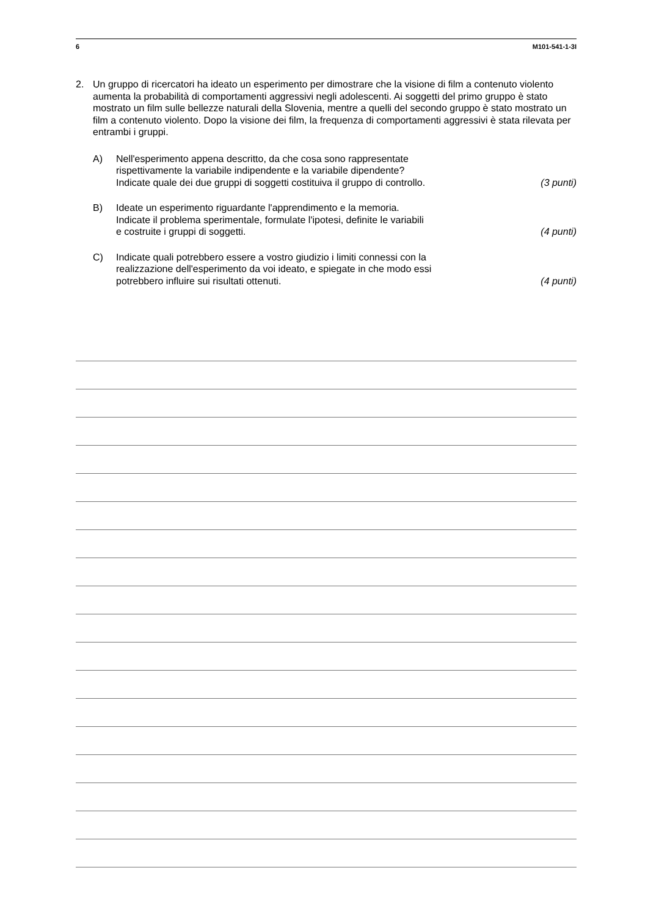6 M101-541-1-3I
2. Un gruppo di ricercatori ha ideato un esperimento per dimostrare che la visione di film a contenuto violento aumenta la probabilità di comportamenti aggressivi negli adolescenti. Ai soggetti del primo gruppo è stato mostrato un film sulle bellezze naturali della Slovenia, mentre a quelli del secondo gruppo è stato mostrato un film a contenuto violento. Dopo la visione dei film, la frequenza di comportamenti aggressivi è stata rilevata per entrambi i gruppi.
A) Nell'esperimento appena descritto, da che cosa sono rappresentate
rispettivamente la variabile indipendente e la variabile dipendente?
Indicate quale dei due gruppi di soggetti costituiva il gruppo di controllo.
(3 punti)
B) Ideate un esperimento riguardante l'apprendimento e la memoria.
Indicate il problema sperimentale, formulate l'ipotesi, definite le variabili
e costruite i gruppi di soggetti.
(4 punti)
C) Indicate quali potrebbero essere a vostro giudizio i limiti connessi con la
realizzazione dell'esperimento da voi ideato, e spiegate in che modo essi
potrebbero influire sui risultati ottenuti.
(4 punti)